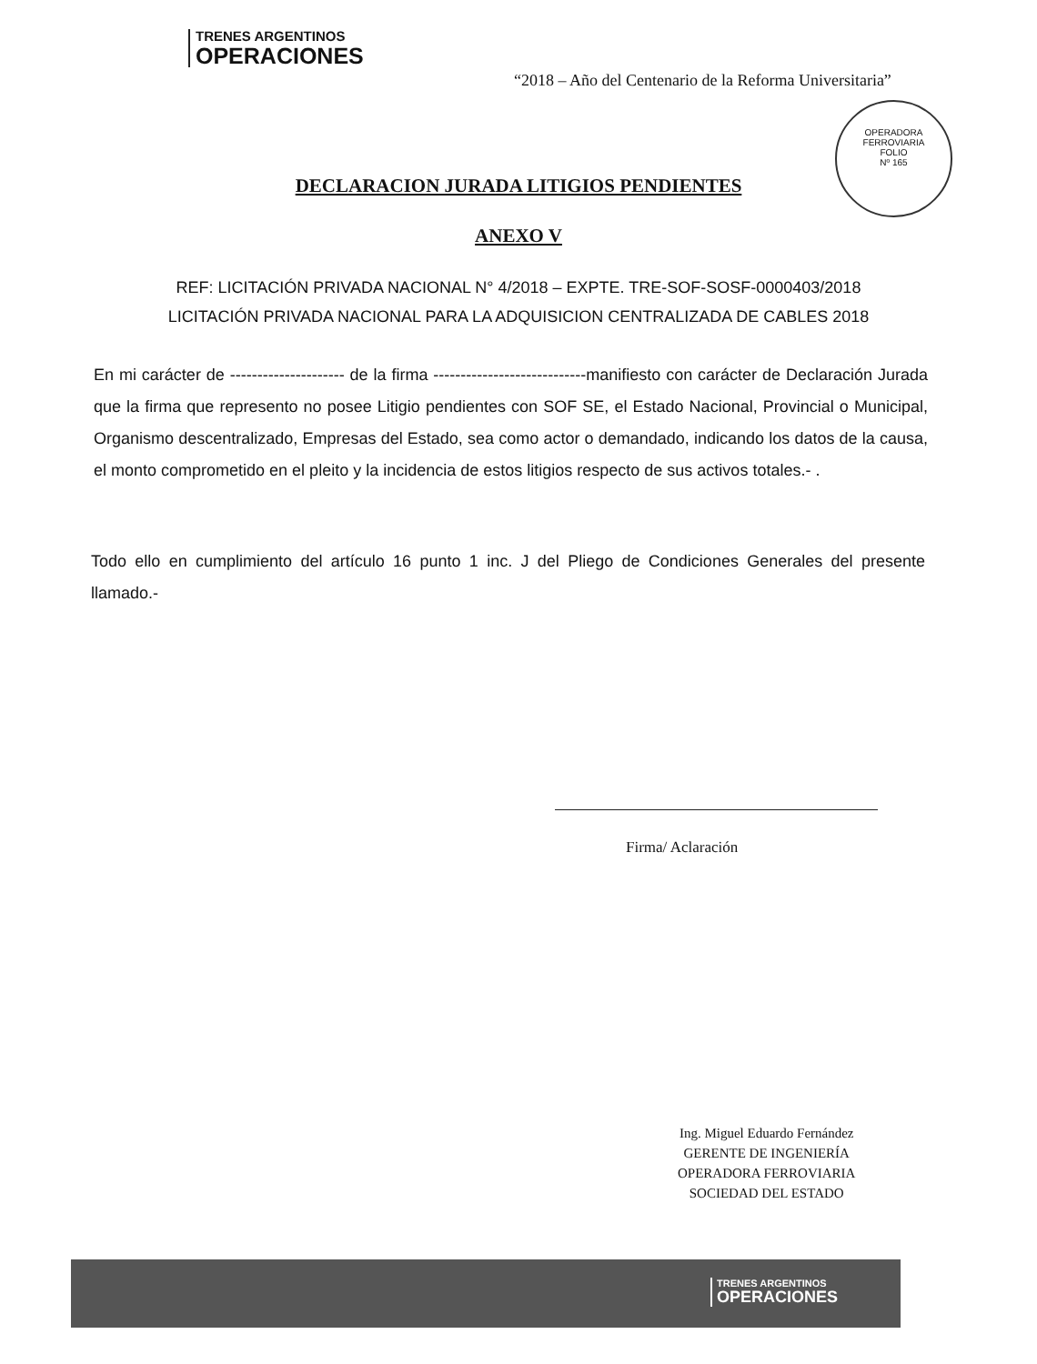TRENES ARGENTINOS
OPERACIONES
“2018 – Año del Centenario de la Reforma Universitaria”
OPERADORA FERROVIARIA
FOLIO
Nº 165
DECLARACION JURADA LITIGIOS PENDIENTES
ANEXO V
REF: LICITACIÓN PRIVADA NACIONAL N° 4/2018 – EXPTE. TRE-SOF-SOSF-0000403/2018
LICITACIÓN PRIVADA NACIONAL PARA LA ADQUISICION CENTRALIZADA DE CABLES 2018
En mi carácter de --------------------- de la firma ----------------------------manifiesto con carácter de Declaración Jurada que la firma que represento no posee Litigio pendientes con SOF SE, el Estado Nacional, Provincial o Municipal, Organismo descentralizado, Empresas del Estado, sea como actor o demandado, indicando los datos de la causa, el monto comprometido en el pleito y la incidencia de estos litigios respecto de sus activos totales.- .
Todo ello en cumplimiento del artículo 16 punto 1 inc. J del Pliego de Condiciones Generales del presente llamado.-
Firma/ Aclaración
Ing. Miguel Eduardo Fernández
GERENTE DE INGENIERÍA
OPERADORA FERROVIARIA
SOCIEDAD DEL ESTADO
TRENES ARGENTINOS
OPERACIONES